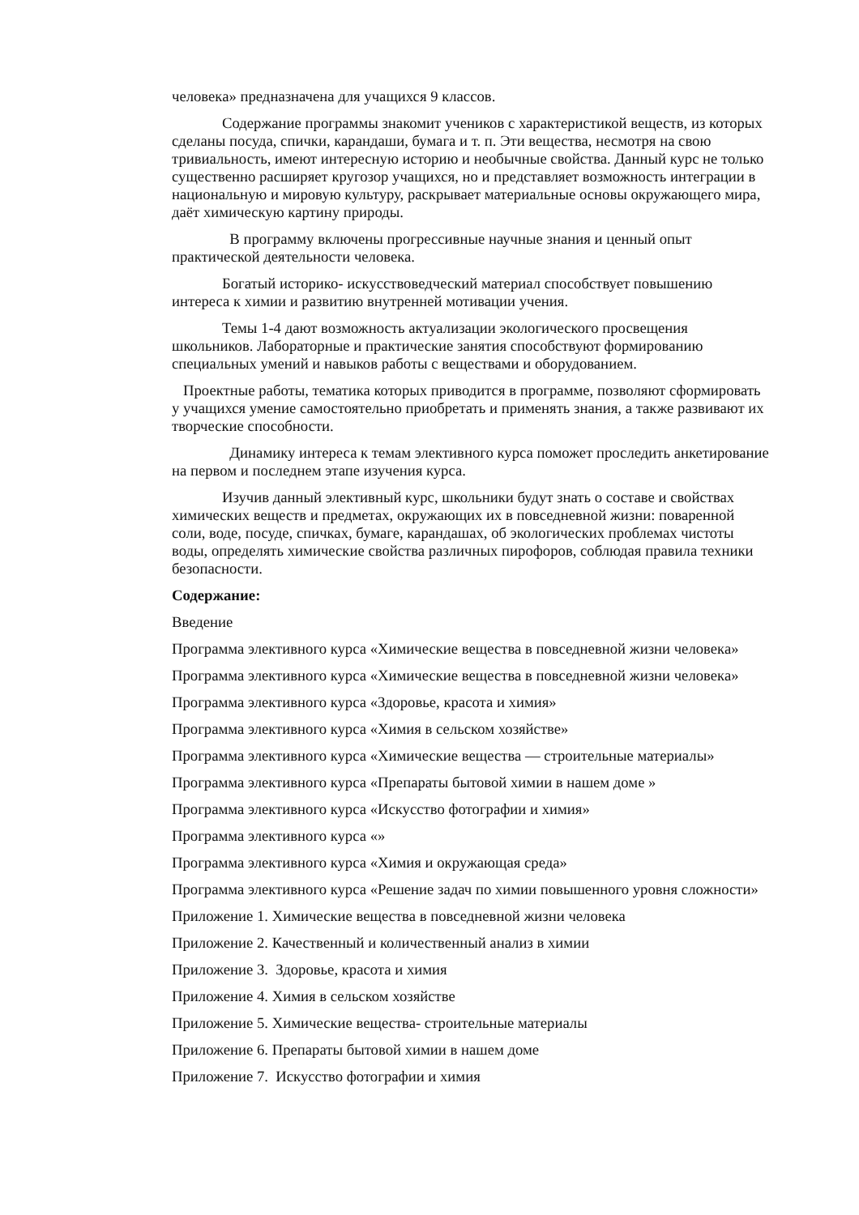человека» предназначена для учащихся 9 классов.
Содержание программы знакомит учеников с характеристикой веществ, из которых сделаны посуда, спички, карандаши, бумага и т. п. Эти вещества, несмотря на свою тривиальность, имеют интересную историю и необычные свойства. Данный курс не только существенно расширяет кругозор учащихся, но и представляет возможность интеграции в национальную и мировую культуру, раскрывает материальные основы окружающего мира, даёт химическую картину природы.
В программу включены прогрессивные научные знания и ценный опыт практической деятельности человека.
Богатый историко- искусствоведческий материал способствует повышению интереса к химии и развитию внутренней мотивации учения.
Темы 1-4 дают возможность актуализации экологического просвещения школьников. Лабораторные и практические занятия способствуют формированию специальных умений и навыков работы с веществами и оборудованием.
Проектные работы, тематика которых приводится в программе, позволяют сформировать у учащихся умение самостоятельно приобретать и применять знания, а также развивают их творческие способности.
Динамику интереса к темам элективного курса поможет проследить анкетирование на первом и последнем этапе изучения курса.
Изучив данный элективный курс, школьники будут знать о составе и свойствах химических веществ и предметах, окружающих их в повседневной жизни: поваренной соли, воде, посуде, спичках, бумаге, карандашах, об экологических проблемах чистоты воды, определять химические свойства различных пирофоров, соблюдая правила техники безопасности.
Содержание:
Введение
Программа элективного курса «Химические вещества в повседневной жизни человека»
Программа элективного курса «Химические вещества в повседневной жизни человека»
Программа элективного курса «Здоровье, красота и химия»
Программа элективного курса «Химия в сельском хозяйстве»
Программа элективного курса «Химические вещества — строительные материалы»
Программа элективного курса «Препараты бытовой химии в нашем доме »
Программа элективного курса «Искусство фотографии и химия»
Программа элективного курса «»
Программа элективного курса «Химия и окружающая среда»
Программа элективного курса «Решение задач по химии повышенного уровня сложности»
Приложение 1. Химические вещества в повседневной жизни человека
Приложение 2. Качественный и количественный анализ в химии
Приложение 3. Здоровье, красота и химия
Приложение 4. Химия в сельском хозяйстве
Приложение 5. Химические вещества- строительные материалы
Приложение 6. Препараты бытовой химии в нашем доме
Приложение 7. Искусство фотографии и химия